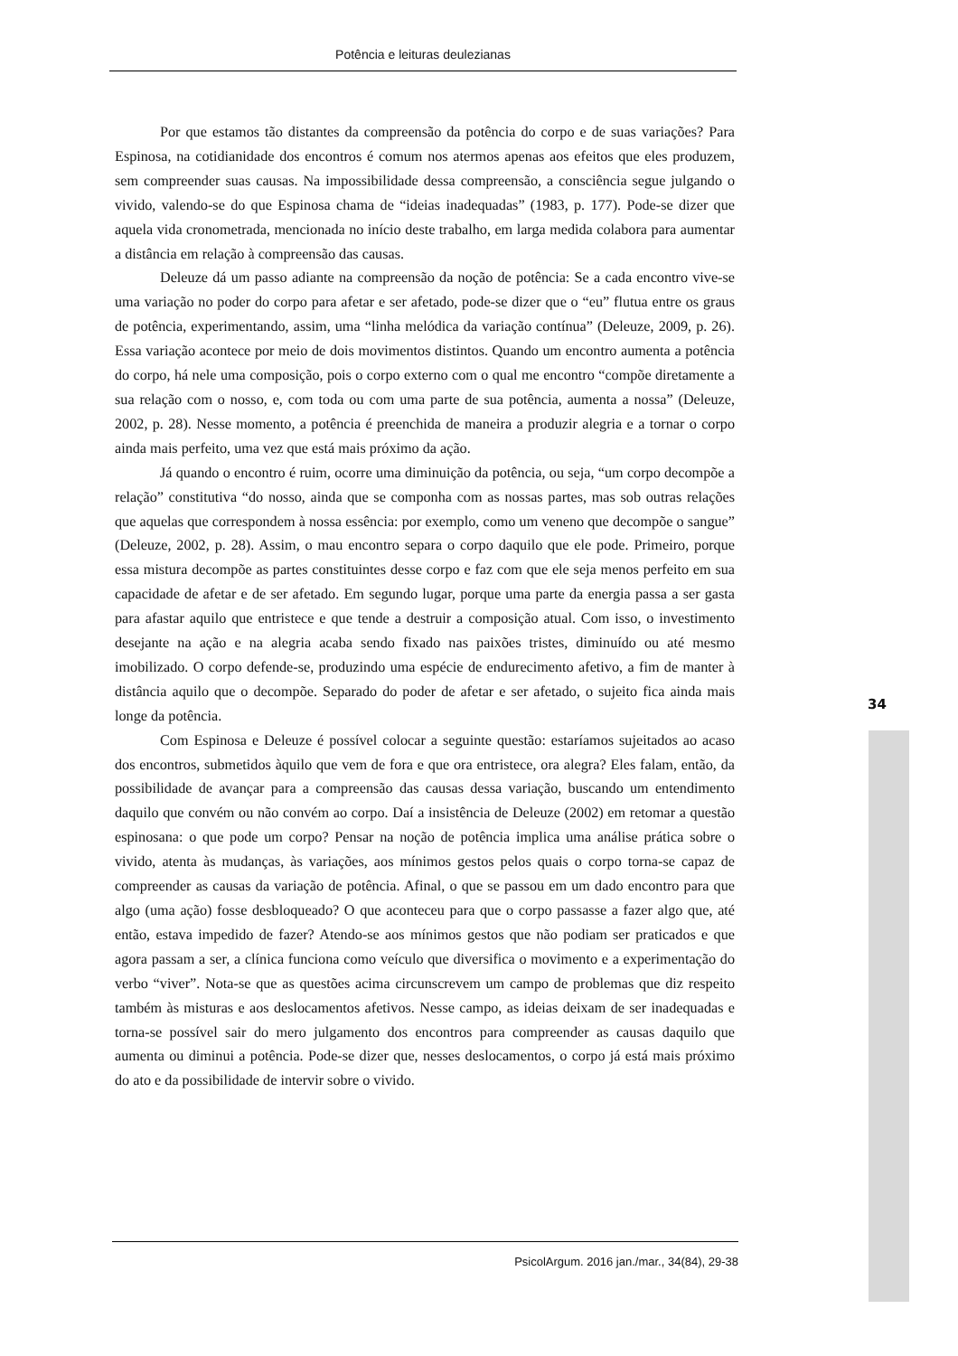Potência e leituras deulezianas
Por que estamos tão distantes da compreensão da potência do corpo e de suas variações? Para Espinosa, na cotidianidade dos encontros é comum nos atermos apenas aos efeitos que eles produzem, sem compreender suas causas. Na impossibilidade dessa compreensão, a consciência segue julgando o vivido, valendo-se do que Espinosa chama de “ideias inadequadas” (1983, p. 177). Pode-se dizer que aquela vida cronometrada, mencionada no início deste trabalho, em larga medida colabora para aumentar a distância em relação à compreensão das causas.
Deleuze dá um passo adiante na compreensão da noção de potência: Se a cada encontro vive-se uma variação no poder do corpo para afetar e ser afetado, pode-se dizer que o “eu” flutua entre os graus de potência, experimentando, assim, uma “linha melódica da variação contínua” (Deleuze, 2009, p. 26). Essa variação acontece por meio de dois movimentos distintos. Quando um encontro aumenta a potência do corpo, há nele uma composição, pois o corpo externo com o qual me encontro “compõe diretamente a sua relação com o nosso, e, com toda ou com uma parte de sua potência, aumenta a nossa” (Deleuze, 2002, p. 28). Nesse momento, a potência é preenchida de maneira a produzir alegria e a tornar o corpo ainda mais perfeito, uma vez que está mais próximo da ação.
Já quando o encontro é ruim, ocorre uma diminuição da potência, ou seja, “um corpo decompõe a relação” constitutiva “do nosso, ainda que se componha com as nossas partes, mas sob outras relações que aquelas que correspondem à nossa essência: por exemplo, como um veneno que decompõe o sangue” (Deleuze, 2002, p. 28). Assim, o mau encontro separa o corpo daquilo que ele pode. Primeiro, porque essa mistura decompõe as partes constituintes desse corpo e faz com que ele seja menos perfeito em sua capacidade de afetar e de ser afetado. Em segundo lugar, porque uma parte da energia passa a ser gasta para afastar aquilo que entristece e que tende a destruir a composição atual. Com isso, o investimento desejante na ação e na alegria acaba sendo fixado nas paixões tristes, diminuído ou até mesmo imobilizado. O corpo defende-se, produzindo uma espécie de endurecimento afetivo, a fim de manter à distância aquilo que o decompõe. Separado do poder de afetar e ser afetado, o sujeito fica ainda mais longe da potência.
Com Espinosa e Deleuze é possível colocar a seguinte questão: estaríamos sujeitados ao acaso dos encontros, submetidos àquilo que vem de fora e que ora entristece, ora alegra? Eles falam, então, da possibilidade de avançar para a compreensão das causas dessa variação, buscando um entendimento daquilo que convém ou não convém ao corpo. Daí a insistência de Deleuze (2002) em retomar a questão espinosana: o que pode um corpo? Pensar na noção de potência implica uma análise prática sobre o vivido, atenta às mudanças, às variações, aos mínimos gestos pelos quais o corpo torna-se capaz de compreender as causas da variação de potência. Afinal, o que se passou em um dado encontro para que algo (uma ação) fosse desbloqueado? O que aconteceu para que o corpo passasse a fazer algo que, até então, estava impedido de fazer? Atendo-se aos mínimos gestos que não podiam ser praticados e que agora passam a ser, a clínica funciona como veículo que diversifica o movimento e a experimentação do verbo “viver”. Nota-se que as questões acima circunscrevem um campo de problemas que diz respeito também às misturas e aos deslocamentos afetivos. Nesse campo, as ideias deixam de ser inadequadas e torna-se possível sair do mero julgamento dos encontros para compreender as causas daquilo que aumenta ou diminui a potência. Pode-se dizer que, nesses deslocamentos, o corpo já está mais próximo do ato e da possibilidade de intervir sobre o vivido.
34
PsicolArgum. 2016 jan./mar., 34(84), 29-38